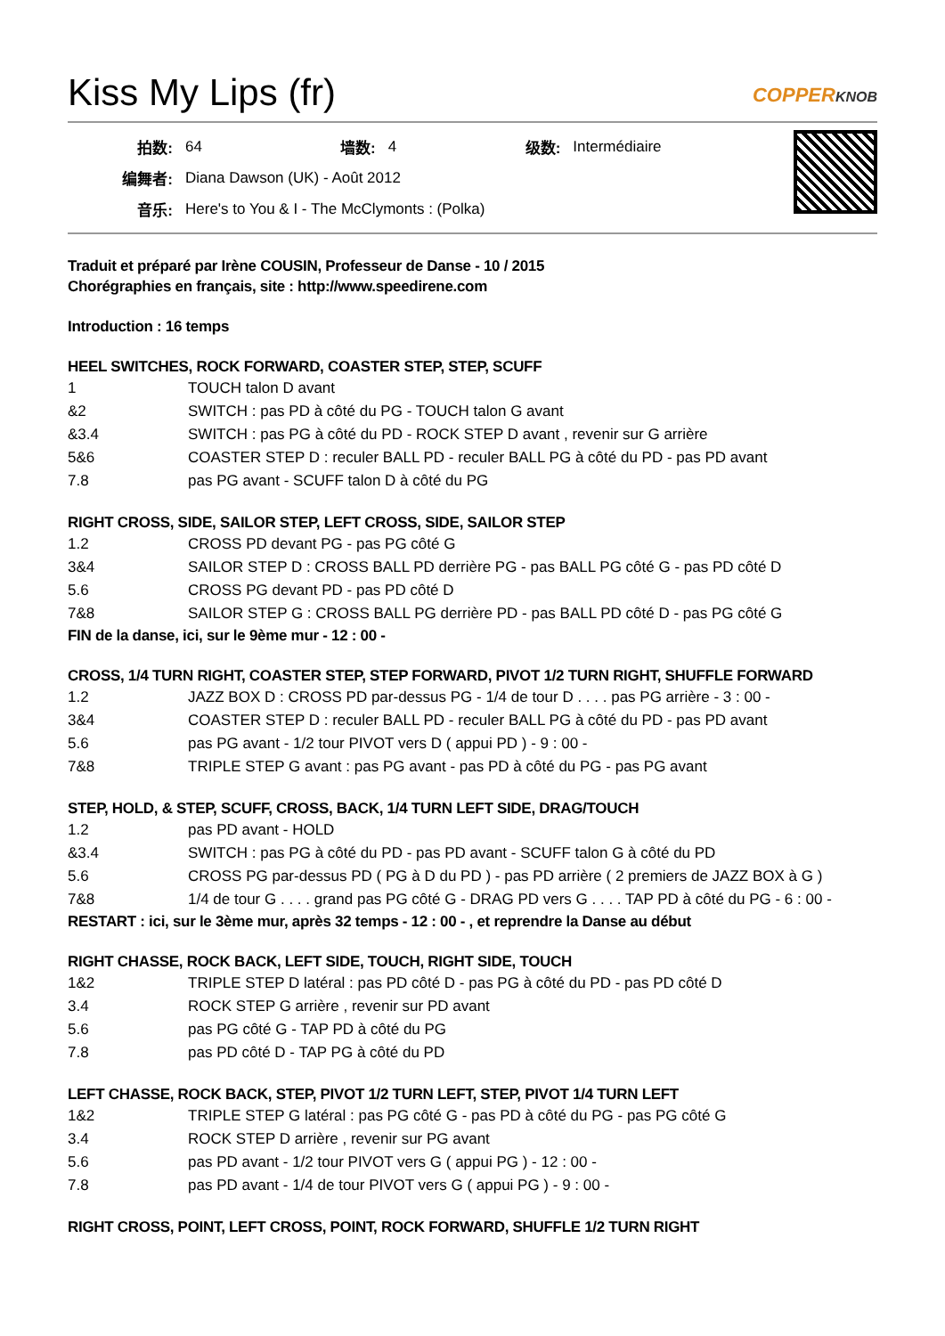Kiss My Lips (fr) COPPERKNOB
| 拍数: | 64 | 墙数: | 4 | 级数: | Intermédiaire |
| 编舞者: | Diana Dawson (UK) - Août 2012 | | | | |
| 音乐: | Here's to You & I - The McClymonts : (Polka) | | | | |
Traduit et préparé par Irène COUSIN, Professeur de Danse - 10 / 2015
Chorégraphies en français, site : http://www.speedirene.com
Introduction : 16 temps
HEEL SWITCHES, ROCK FORWARD, COASTER STEP, STEP, SCUFF
| 1 | TOUCH talon D avant |
| &2 | SWITCH : pas PD à côté du PG - TOUCH talon G avant |
| &3.4 | SWITCH : pas PG à côté du PD - ROCK STEP D avant , revenir sur G arrière |
| 5&6 | COASTER STEP D : reculer BALL PD - reculer BALL PG à côté du PD - pas PD avant |
| 7.8 | pas PG avant - SCUFF talon D à côté du PG |
RIGHT CROSS, SIDE, SAILOR STEP, LEFT CROSS, SIDE, SAILOR STEP
| 1.2 | CROSS PD devant PG - pas PG côté G |
| 3&4 | SAILOR STEP D : CROSS BALL PD derrière PG - pas BALL PG côté G - pas PD côté D |
| 5.6 | CROSS PG devant PD - pas PD côté D |
| 7&8 | SAILOR STEP G : CROSS BALL PG derrière PD - pas BALL PD côté D - pas PG côté G |
FIN de la danse, ici, sur le 9ème mur - 12 : 00 -
CROSS, 1/4 TURN RIGHT, COASTER STEP, STEP FORWARD, PIVOT 1/2 TURN RIGHT, SHUFFLE FORWARD
| 1.2 | JAZZ BOX D : CROSS PD par-dessus PG - 1/4 de tour D . . . . pas PG arrière - 3 : 00 - |
| 3&4 | COASTER STEP D : reculer BALL PD - reculer BALL PG à côté du PD - pas PD avant |
| 5.6 | pas PG avant - 1/2 tour PIVOT vers D ( appui PD ) - 9 : 00 - |
| 7&8 | TRIPLE STEP G avant : pas PG avant - pas PD à côté du PG - pas PG avant |
STEP, HOLD, & STEP, SCUFF, CROSS, BACK, 1/4 TURN LEFT SIDE, DRAG/TOUCH
| 1.2 | pas PD avant - HOLD |
| &3.4 | SWITCH : pas PG à côté du PD - pas PD avant - SCUFF talon G à côté du PD |
| 5.6 | CROSS PG par-dessus PD ( PG à D du PD ) - pas PD arrière ( 2 premiers de JAZZ BOX à G ) |
| 7&8 | 1/4 de tour G . . . . grand pas PG côté G - DRAG PD vers G . . . . TAP PD à côté du PG - 6 : 00 - |
RESTART : ici, sur le 3ème mur, après 32 temps - 12 : 00 - , et reprendre la Danse au début
RIGHT CHASSE, ROCK BACK, LEFT SIDE, TOUCH, RIGHT SIDE, TOUCH
| 1&2 | TRIPLE STEP D latéral : pas PD côté D - pas PG à côté du PD - pas PD côté D |
| 3.4 | ROCK STEP G arrière , revenir sur PD avant |
| 5.6 | pas PG côté G - TAP PD à côté du PG |
| 7.8 | pas PD côté D - TAP PG à côté du PD |
LEFT CHASSE, ROCK BACK, STEP, PIVOT 1/2 TURN LEFT, STEP, PIVOT 1/4 TURN LEFT
| 1&2 | TRIPLE STEP G latéral : pas PG côté G - pas PD à côté du PG - pas PG côté G |
| 3.4 | ROCK STEP D arrière , revenir sur PG avant |
| 5.6 | pas PD avant - 1/2 tour PIVOT vers G ( appui PG ) - 12 : 00 - |
| 7.8 | pas PD avant - 1/4 de tour PIVOT vers G ( appui PG ) - 9 : 00 - |
RIGHT CROSS, POINT, LEFT CROSS, POINT, ROCK FORWARD, SHUFFLE 1/2 TURN RIGHT